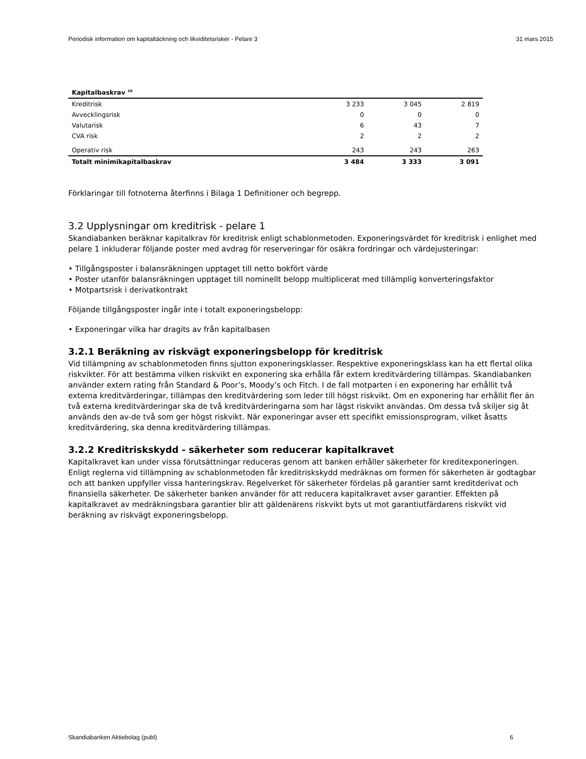Periodisk information om kapitaltäckning och likviditetsrisker - Pelare 3 31 mars 2015
| Kapitalbaskrav <sup>10</sup> | | | |
| --- | --- | --- | --- |
| Kreditrisk | 3 233 | 3 045 | 2 819 |
| Avvecklingsrisk | 0 | 0 | 0 |
| Valutarisk | 6 | 43 | 7 |
| CVA risk | 2 | 2 | 2 |
| Operativ risk | 243 | 243 | 263 |
| Totalt minimikapitalbaskrav | 3 484 | 3 333 | 3 091 |
Förklaringar till fotnoterna återfinns i Bilaga 1 Definitioner och begrepp.
3.2 Upplysningar om kreditrisk - pelare 1
Skandiabanken beräknar kapitalkrav för kreditrisk enligt schablonmetoden. Exponeringsvärdet för kreditrisk i enlighet med pelare 1 inkluderar följande poster med avdrag för reserveringar för osäkra fordringar och värdejusteringar:
• Tillgångsposter i balansräkningen upptaget till netto bokfört värde
• Poster utanför balansräkningen upptaget till nominellt belopp multiplicerat med tillämplig konverteringsfaktor
• Motpartsrisk i derivatkontrakt
Följande tillgångsposter ingår inte i totalt exponeringsbelopp:
• Exponeringar vilka har dragits av från kapitalbasen
3.2.1 Beräkning av riskvägt exponeringsbelopp för kreditrisk
Vid tillämpning av schablonmetoden finns sjutton exponeringsklasser. Respektive exponeringsklass kan ha ett flertal olika riskvikter. För att bestämma vilken riskvikt en exponering ska erhålla får extern kreditvärdering tillämpas. Skandiabanken använder extern rating från Standard & Poor’s, Moody’s och Fitch. I de fall motparten i en exponering har erhållit två externa kreditvärderingar, tillämpas den kreditvärdering som leder till högst riskvikt. Om en exponering har erhållit fler än två externa kreditvärderingar ska de två kreditvärderingarna som har lägst riskvikt användas. Om dessa två skiljer sig åt används den av-de två som ger högst riskvikt. När exponeringar avser ett specifikt emissionsprogram, vilket åsatts kreditvärdering, ska denna kreditvärdering tillämpas.
3.2.2 Kreditriskskydd - säkerheter som reducerar kapitalkravet
Kapitalkravet kan under vissa förutsättningar reduceras genom att banken erhåller säkerheter för kreditexponeringen. Enligt reglerna vid tillämpning av schablonmetoden får kreditriskskydd medräknas om formen för säkerheten är godtagbar och att banken uppfyller vissa hanteringskrav. Regelverket för säkerheter fördelas på garantier samt kreditderivat och finansiella säkerheter. De säkerheter banken använder för att reducera kapitalkravet avser garantier. Effekten på kapitalkravet av medräkningsbara garantier blir att gäldenärens riskvikt byts ut mot garantiutfärdarens riskvikt vid beräkning av riskvägt exponeringsbelopp.
Skandiabanken Aktiebolag (publ) 6